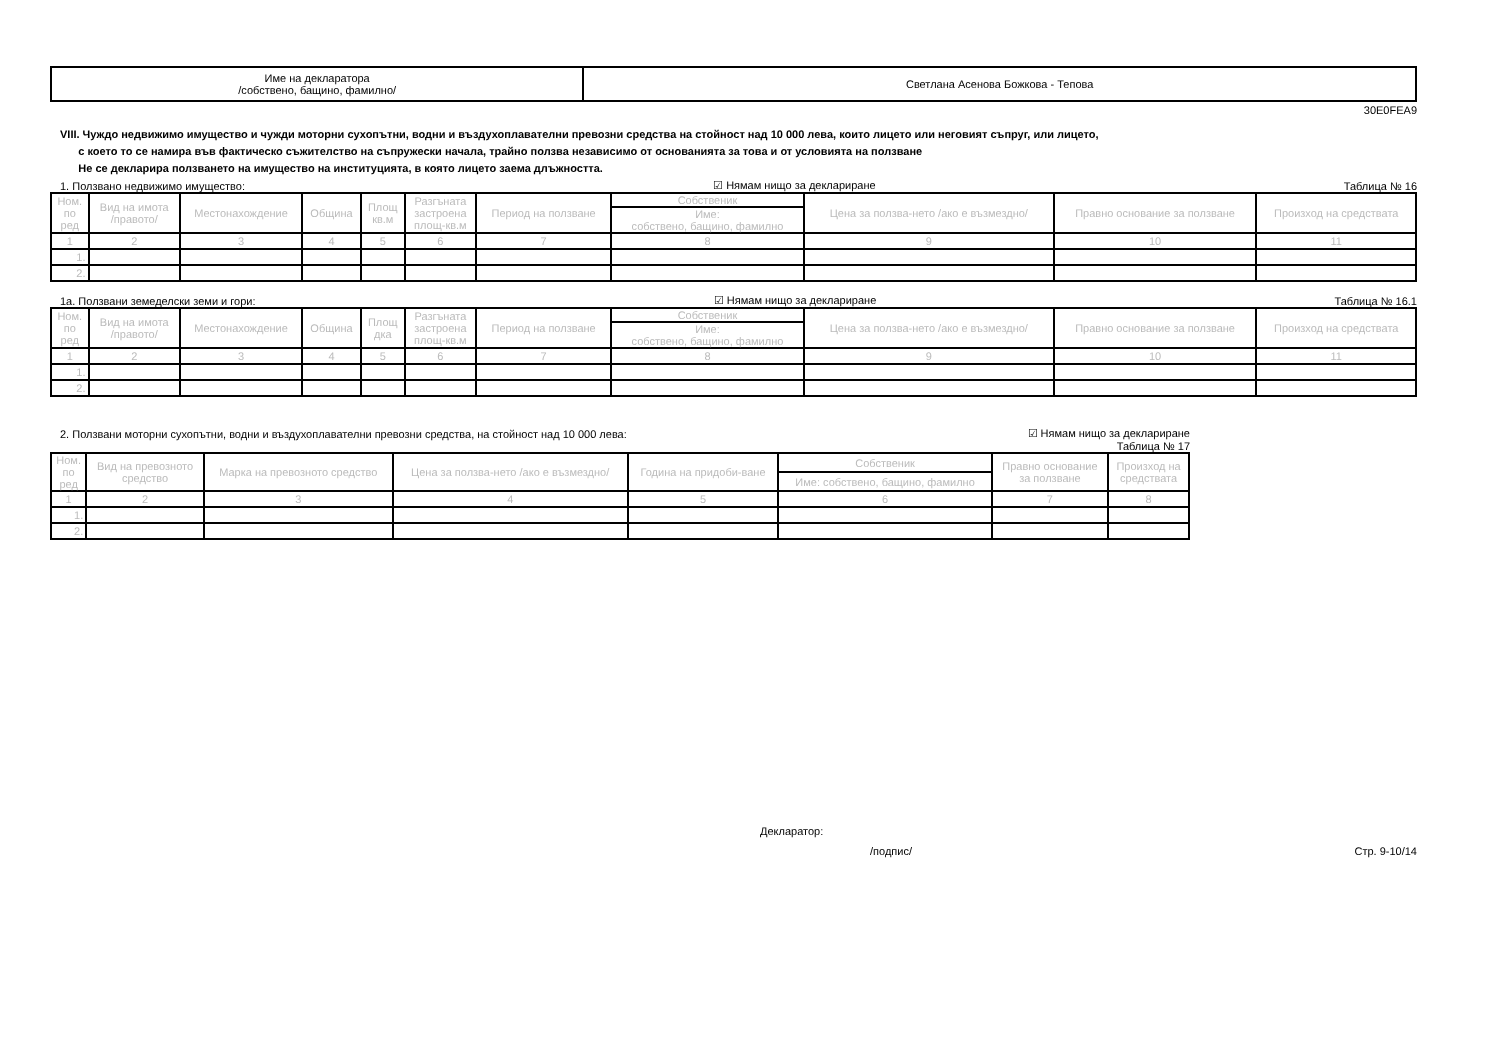| Име на декларатора /собствено, бащино, фамилно/ | Светлана Асенова Божкова - Тепова |
30E0FEA9
VIII. Чуждо недвижимо имущество и чужди моторни сухопътни, водни и въздухоплавателни превозни средства на стойност над 10 000 лева, които лицето или неговият съпруг, или лицето,
с което то се намира във фактическо съжителство на съпружески начала, трайно ползва независимо от основанията за това и от условията на ползване
Не се декларира ползването на имущество на институцията, в която лицето заема длъжността.
1. Ползвано недвижимо имущество: ☑ Нямам нищо за деклариране Таблица № 16
| Ном. по ред | Вид на имота /правото/ | Местонахождение | Община | Площ кв.м | Разгъната застроена площ-кв.м | Период на ползване | Собственик | Цена за ползва-нето /ако е възмездно/ | Правно основание за ползване | Произход на средствата |
| --- | --- | --- | --- | --- | --- | --- | --- | --- | --- | --- |
| | | | | | | | Име: собствено, бащино, фамилно | | | |
| 1 | 2 | 3 | 4 | 5 | 6 | 7 | 8 | 9 | 10 | 11 |
| 1. | | | | | | | | | | |
| 2. | | | | | | | | | | |
1а. Ползвани земеделски земи и гори: ☑ Нямам нищо за деклариране Таблица № 16.1
| Ном. по ред | Вид на имота /правото/ | Местонахождение | Община | Площ дка | Разгъната застроена площ-кв.м | Период на ползване | Собственик | Цена за ползва-нето /ако е възмездно/ | Правно основание за ползване | Произход на средствата |
| --- | --- | --- | --- | --- | --- | --- | --- | --- | --- | --- |
| | | | | | | | Име: собствено, бащино, фамилно | | | |
| 1 | 2 | 3 | 4 | 5 | 6 | 7 | 8 | 9 | 10 | 11 |
| 1. | | | | | | | | | | |
| 2. | | | | | | | | | | |
2. Ползвани моторни сухопътни, водни и въздухоплавателни превозни средства, на стойност над 10 000 лева: ☑ Нямам нищо за деклариране
Таблица № 17
| Ном. по ред | Вид на превозното средство | Марка на превозното средство | Цена за ползва-нето /ако е възмездно/ | Година на придоби-ване | Собственик | Правно основание за ползване | Произход на средствата |
| --- | --- | --- | --- | --- | --- | --- | --- |
| | | | | | Име: собствено, бащино, фамилно | | |
| 1 | 2 | 3 | 4 | 5 | 6 | 7 | 8 |
| 1. | | | | | | | |
| 2. | | | | | | | |
Декларатор:
/подпис/
Стр. 9-10/14